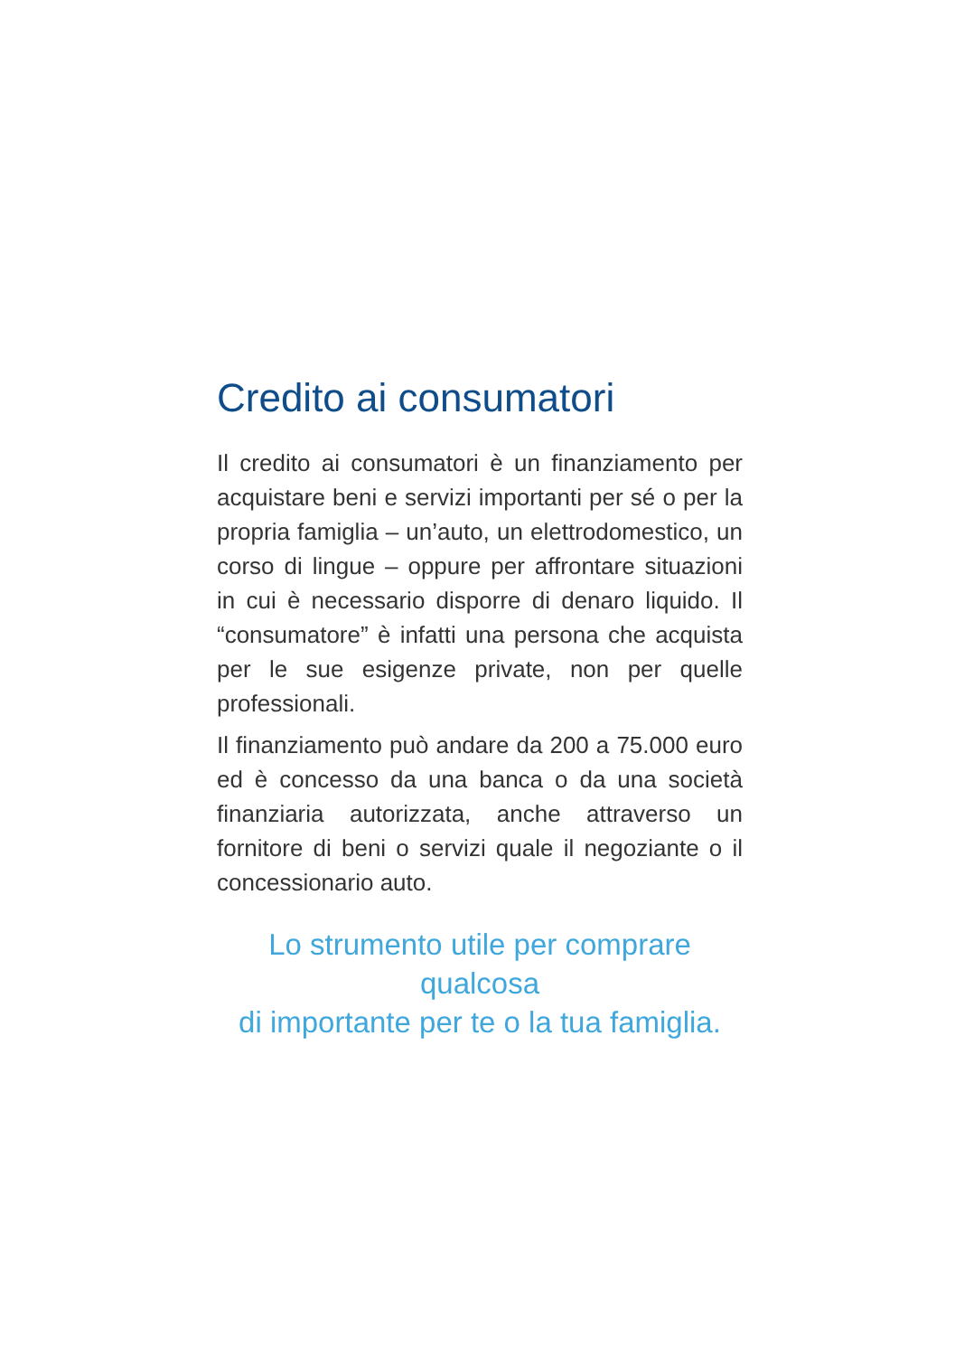Credito ai consumatori
Il credito ai consumatori è un finanziamento per acquistare beni e servizi importanti per sé o per la propria famiglia – un’auto, un elettrodomestico, un corso di lingue – oppure per affrontare situazioni in cui è necessario disporre di denaro liquido. Il “consumatore” è infatti una persona che acquista per le sue esigenze private, non per quelle professionali.
Il finanziamento può andare da 200 a 75.000 euro ed è concesso da una banca o da una società finanziaria autorizzata, anche attraverso un fornitore di beni o servizi quale il negoziante o il concessionario auto.
Lo strumento utile per comprare qualcosa
di importante per te o la tua famiglia.